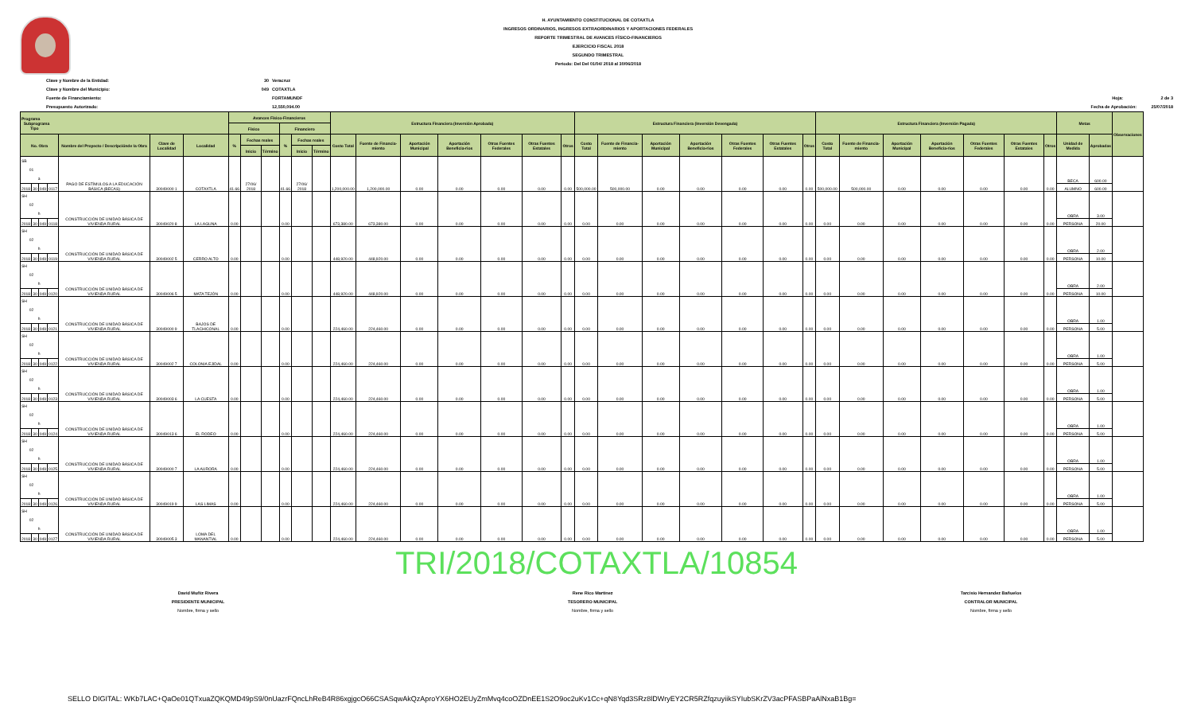H. AYUNTAMIENTO CONSTITUCIONAL DE COTAXTLA
INGRESOS ORDINARIOS, INGRESOS EXTRAORDINARIOS Y APORTACIONES FEDERALES
REPORTE TRIMESTRAL DE AVANCES FÍSICO-FINANCIEROS
EJERCICIO FISCAL 2018
SEGUNDO TRIMESTRAL
Periodo: Del Del 01/04/ 2018 al 30/06/2018
Clave y Nombre de la Entidad:
Clave y Nombre del Municipio:
Fuente de Financiamiento:
Presupuesto Autorizado:
30
049
Veracruz
COTAXTLA
FORTAMUNDF
12,550,094.00
Hoja: 2 de 3
Fecha de Aprobación: 25/07/2018
| Programa Subprograma Tipo | | | | | | | Avances Físico-Financieros | | | | | | Estructura Financiera (Inversión Aprobada) | | | | | | | Estructura Financiera (Inversión Devengada) | | | | | | | Estructura Financiera (Inversión Pagada) | | | | | | | Metas | | Observaciones |
| --- | --- | --- | --- | --- | --- | --- | --- | --- | --- | --- | --- | --- | --- | --- | --- | --- | --- | --- | --- | --- | --- | --- | --- | --- | --- | --- | --- | --- | --- | --- | --- | --- | --- | --- | --- | --- |
| | | | | | | | Físico | | | Financiero | | | | | | | | | | | | | | | | | | | | | | | | | | |
| No. Obra | | | | Nombre del Proyecto / Descripciónde la Obra | Clave de Localidad | Localidad | % | Fechas reales | | % | Fechas reales | | Costo Total | Fuente de Financia-miento | Aportación Municipal | Aportación Beneficia-rios | Otras Fuentes Federales | Otras Fuentes Estatales | Otros | Costo Total | Fuente de Financia-miento | Aportación Municipal | Aportación Beneficia-rios | Otras Fuentes Federales | Otras Fuentes Estatales | Otros | Costo Total | Fuente de Financia-miento | Aportación Municipal | Aportación Beneficia-rios | Otras Fuentes Federales | Otras Fuentes Estatales | Otros | Unidad de Medida | Aprobadas | |
| | | | | | | | | Inicio | Término | | Inicio | Término | | | | | | | | | | | | | | | | | | | | | | | | |
| SB 01 a | | | | PAGO DE ESTÍMULOS A LA EDUCACIÓN BÁSICA (BECAS) | 30049000 1 | COTAXTLA | 41.66 | 27/06/ 2018 | | 41.66 | 27/06/ 2018 | | 1,200,000.00 | 1,200,000.00 | 0.00 | 0.00 | 0.00 | 0.00 | 0.00 | 500,000.00 | 500,000.00 | 0.00 | 0.00 | 0.00 | 0.00 | 0.00 | 500,000.00 | 500,000.00 | 0.00 | 0.00 | 0.00 | 0.00 | 0.00 | BECA | 600.00 | |
| 2018 | 30 | 049 | 0117 | | | | | | | | | | | | | | | | | | | | | | | | | | | | | | | ALUMNO | 600.00 | |
| SH 02 h | | | | CONSTRUCCIÓN DE UNIDAD BÁSICA DE VIVIENDA RURAL | 30049020 8 | LA LAGUNA | 0.00 | | | 0.00 | | | 673,380.00 | 673,380.00 | 0.00 | 0.00 | 0.00 | 0.00 | 0.00 | 0.00 | 0.00 | 0.00 | 0.00 | 0.00 | 0.00 | 0.00 | 0.00 | 0.00 | 0.00 | 0.00 | 0.00 | 0.00 | 0.00 | OBRA | 3.00 | |
| 2018 | 30 | 049 | 0118 | | | | | | | | | | | | | | | | | | | | | | | | | | | | | | | PERSONA | 20.00 | |
| SH 02 h | | | | CONSTRUCCIÓN DE UNIDAD BÁSICA DE VIVIENDA RURAL | 30049002 5 | CERRO ALTO | 0.00 | | | 0.00 | | | 448,920.00 | 448,920.00 | 0.00 | 0.00 | 0.00 | 0.00 | 0.00 | 0.00 | 0.00 | 0.00 | 0.00 | 0.00 | 0.00 | 0.00 | 0.00 | 0.00 | 0.00 | 0.00 | 0.00 | 0.00 | 0.00 | OBRA | 2.00 | |
| 2018 | 30 | 049 | 0119 | | | | | | | | | | | | | | | | | | | | | | | | | | | | | | | PERSONA | 10.00 | |
| SH 02 h | | | | CONSTRUCCIÓN DE UNIDAD BÁSICA DE VIVIENDA RURAL | 30049006 5 | MATA TEJÓN | 0.00 | | | 0.00 | | | 448,920.00 | 448,920.00 | 0.00 | 0.00 | 0.00 | 0.00 | 0.00 | 0.00 | 0.00 | 0.00 | 0.00 | 0.00 | 0.00 | 0.00 | 0.00 | 0.00 | 0.00 | 0.00 | 0.00 | 0.00 | 0.00 | OBRA | 2.00 | |
| 2018 | 30 | 049 | 0120 | | | | | | | | | | | | | | | | | | | | | | | | | | | | | | | PERSONA | 10.00 | |
| SH 02 h | | | | CONSTRUCCIÓN DE UNIDAD BÁSICA DE VIVIENDA RURAL | 30049000 9 | BAJOS DE TLACHICONAL | 0.00 | | | 0.00 | | | 224,460.00 | 224,460.00 | 0.00 | 0.00 | 0.00 | 0.00 | 0.00 | 0.00 | 0.00 | 0.00 | 0.00 | 0.00 | 0.00 | 0.00 | 0.00 | 0.00 | 0.00 | 0.00 | 0.00 | 0.00 | 0.00 | OBRA | 1.00 | |
| 2018 | 30 | 049 | 0121 | | | | | | | | | | | | | | | | | | | | | | | | | | | | | | | PERSONA | 5.00 | |
| SH 02 h | | | | CONSTRUCCIÓN DE UNIDAD BÁSICA DE VIVIENDA RURAL | 30049002 7 | COLONIA EJIDAL | 0.00 | | | 0.00 | | | 224,460.00 | 224,460.00 | 0.00 | 0.00 | 0.00 | 0.00 | 0.00 | 0.00 | 0.00 | 0.00 | 0.00 | 0.00 | 0.00 | 0.00 | 0.00 | 0.00 | 0.00 | 0.00 | 0.00 | 0.00 | 0.00 | OBRA | 1.00 | |
| 2018 | 30 | 049 | 0122 | | | | | | | | | | | | | | | | | | | | | | | | | | | | | | | PERSONA | 5.00 | |
| SH 02 h | | | | CONSTRUCCIÓN DE UNIDAD BÁSICA DE VIVIENDA RURAL | 30049003 6 | LA CUESTA | 0.00 | | | 0.00 | | | 224,460.00 | 224,460.00 | 0.00 | 0.00 | 0.00 | 0.00 | 0.00 | 0.00 | 0.00 | 0.00 | 0.00 | 0.00 | 0.00 | 0.00 | 0.00 | 0.00 | 0.00 | 0.00 | 0.00 | 0.00 | 0.00 | OBRA | 1.00 | |
| 2018 | 30 | 049 | 0123 | | | | | | | | | | | | | | | | | | | | | | | | | | | | | | | PERSONA | 5.00 | |
| SH 02 h | | | | CONSTRUCCIÓN DE UNIDAD BÁSICA DE VIVIENDA RURAL | 30049013 6 | EL RODEO | 0.00 | | | 0.00 | | | 224,460.00 | 224,460.00 | 0.00 | 0.00 | 0.00 | 0.00 | 0.00 | 0.00 | 0.00 | 0.00 | 0.00 | 0.00 | 0.00 | 0.00 | 0.00 | 0.00 | 0.00 | 0.00 | 0.00 | 0.00 | 0.00 | OBRA | 1.00 | |
| 2018 | 30 | 049 | 0124 | | | | | | | | | | | | | | | | | | | | | | | | | | | | | | | PERSONA | 5.00 | |
| SH 02 h | | | | CONSTRUCCIÓN DE UNIDAD BÁSICA DE VIVIENDA RURAL | 30049000 7 | LA AURORA | 0.00 | | | 0.00 | | | 224,460.00 | 224,460.00 | 0.00 | 0.00 | 0.00 | 0.00 | 0.00 | 0.00 | 0.00 | 0.00 | 0.00 | 0.00 | 0.00 | 0.00 | 0.00 | 0.00 | 0.00 | 0.00 | 0.00 | 0.00 | 0.00 | OBRA | 1.00 | |
| 2018 | 30 | 049 | 0125 | | | | | | | | | | | | | | | | | | | | | | | | | | | | | | | PERSONA | 5.00 | |
| SH 02 h | | | | CONSTRUCCIÓN DE UNIDAD BÁSICA DE VIVIENDA RURAL | 30049019 9 | LAS LIMAS | 0.00 | | | 0.00 | | | 224,460.00 | 224,460.00 | 0.00 | 0.00 | 0.00 | 0.00 | 0.00 | 0.00 | 0.00 | 0.00 | 0.00 | 0.00 | 0.00 | 0.00 | 0.00 | 0.00 | 0.00 | 0.00 | 0.00 | 0.00 | 0.00 | OBRA | 1.00 | |
| 2018 | 30 | 049 | 0126 | | | | | | | | | | | | | | | | | | | | | | | | | | | | | | | PERSONA | 5.00 | |
| SH 02 h | | | | CONSTRUCCIÓN DE UNIDAD BÁSICA DE VIVIENDA RURAL | 30049005 3 | LOMA DEL MANANTIAL | 0.00 | | | 0.00 | | | 224,460.00 | 224,460.00 | 0.00 | 0.00 | 0.00 | 0.00 | 0.00 | 0.00 | 0.00 | 0.00 | 0.00 | 0.00 | 0.00 | 0.00 | 0.00 | 0.00 | 0.00 | 0.00 | 0.00 | 0.00 | 0.00 | OBRA | 1.00 | |
| 2018 | 30 | 049 | 0127 | | | | | | | | | | | | | | | | | | | | | | | | | | | | | | | PERSONA | 5.00 | |
TRI/2018/COTAXTLA/10854
David Muñiz Rivera
PRESIDENTE MUNICIPAL
Nombre, firma y sello
Rene Rico Martinez
TESORERO MUNICIPAL
Nombre, firma y sello
Tarcisio Hernandez Bañuelos
CONTRALOR MUNICIPAL
Nombre, firma y sello
SELLO DIGITAL: WKb7LAC+QaOe01QTxuaZQKQMD49pS9/0nUazrFQncLhReB4R86xgjgcO66CSASqwAkQzAproYX6HO2EUyZmMvq4coOZDnEE1S2O9oc2uKv1Cc+qN8Yqd3SRz8lDWryEY2CR5RZfqzuyiikSYIubSKrZV3acPFASBPaAlNxaB1Bg=